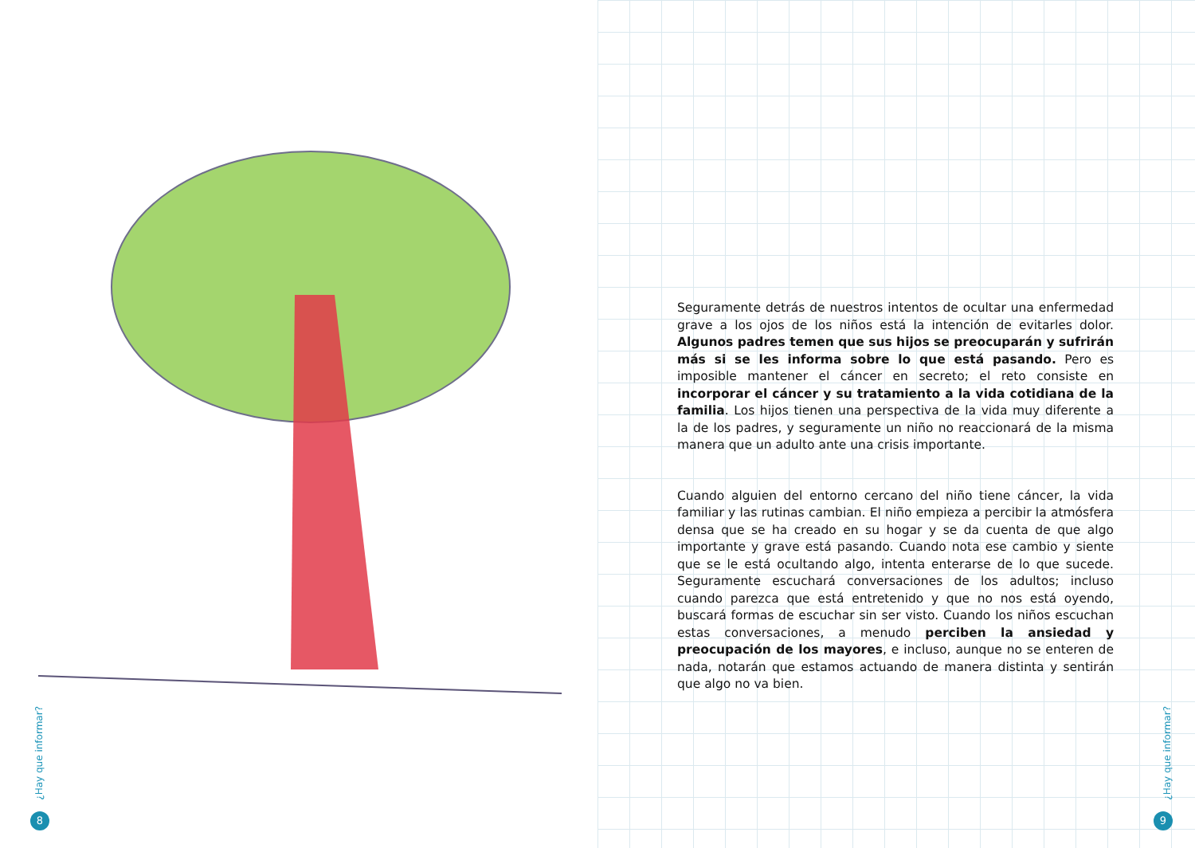¿Hay que informar?
8
Seguramente detrás de nuestros intentos de ocultar una enfermedad grave a los ojos de los niños está la intención de evitarles dolor. Algunos padres temen que sus hijos se preocuparán y sufrirán más si se les informa sobre lo que está pasando. Pero es imposible mantener el cáncer en secreto; el reto consiste en incorporar el cáncer y su tratamiento a la vida cotidiana de la familia. Los hijos tienen una perspectiva de la vida muy diferente a la de los padres, y seguramente un niño no reaccionará de la misma manera que un adulto ante una crisis importante.
Cuando alguien del entorno cercano del niño tiene cáncer, la vida familiar y las rutinas cambian. El niño empieza a percibir la atmósfera densa que se ha creado en su hogar y se da cuenta de que algo importante y grave está pasando. Cuando nota ese cambio y siente que se le está ocultando algo, intenta enterarse de lo que sucede. Seguramente escuchará conversaciones de los adultos; incluso cuando parezca que está entretenido y que no nos está oyendo, buscará formas de escuchar sin ser visto. Cuando los niños escuchan estas conversaciones, a menudo perciben la ansiedad y preocupación de los mayores, e incluso, aunque no se enteren de nada, notarán que estamos actuando de manera distinta y sentirán que algo no va bien.
¿Hay que informar?
9